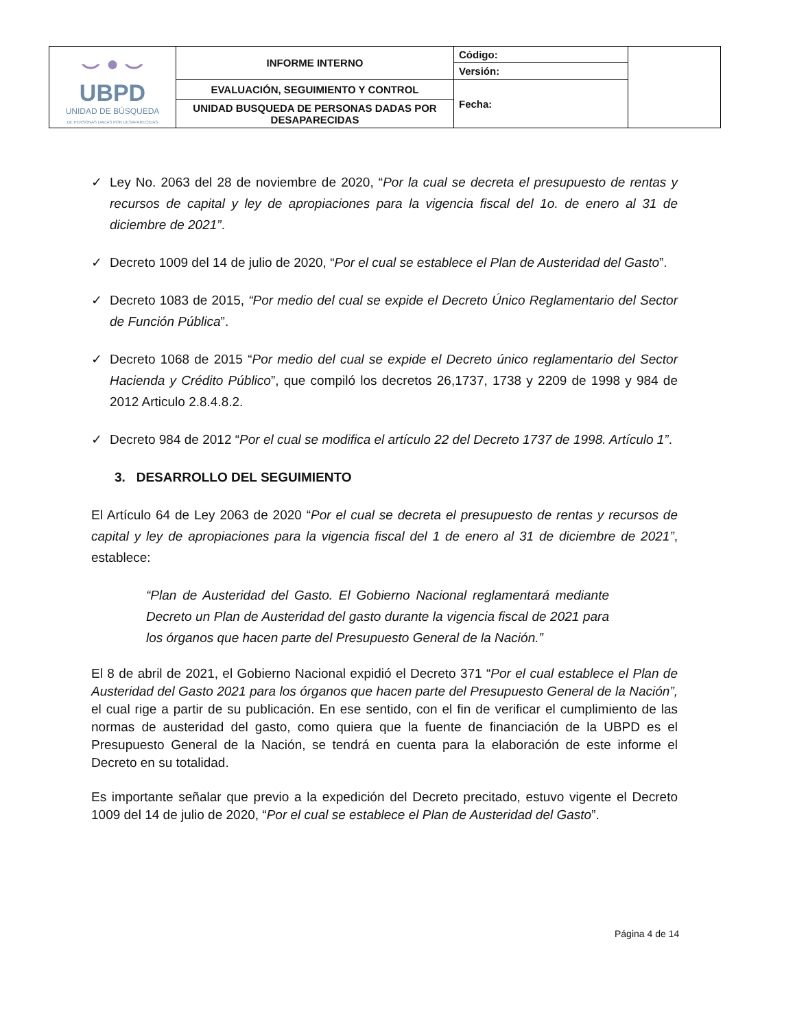| ⌣ ● ⌣ UBPD UNIDAD DE BÚSQUEDA DE PERSONAS DADAS POR DESAPARECIDAS | INFORME INTERNO | Código: | |
| | | Versión: | |
| | EVALUACIÓN, SEGUIMIENTO Y CONTROL | Fecha: | |
| | UNIDAD BUSQUEDA DE PERSONAS DADAS POR DESAPARECIDAS | | |
✓ Ley No. 2063 del 28 de noviembre de 2020, “Por la cual se decreta el presupuesto de rentas y recursos de capital y ley de apropiaciones para la vigencia fiscal del 1o. de enero al 31 de diciembre de 2021”.
✓ Decreto 1009 del 14 de julio de 2020, “Por el cual se establece el Plan de Austeridad del Gasto”.
✓ Decreto 1083 de 2015, “Por medio del cual se expide el Decreto Único Reglamentario del Sector de Función Pública”.
✓ Decreto 1068 de 2015 “Por medio del cual se expide el Decreto único reglamentario del Sector Hacienda y Crédito Público”, que compiló los decretos 26,1737, 1738 y 2209 de 1998 y 984 de 2012 Articulo 2.8.4.8.2.
✓ Decreto 984 de 2012 “Por el cual se modifica el artículo 22 del Decreto 1737 de 1998. Artículo 1”.
3. DESARROLLO DEL SEGUIMIENTO
El Artículo 64 de Ley 2063 de 2020 “Por el cual se decreta el presupuesto de rentas y recursos de capital y ley de apropiaciones para la vigencia fiscal del 1 de enero al 31 de diciembre de 2021”, establece:
“Plan de Austeridad del Gasto. El Gobierno Nacional reglamentará mediante Decreto un Plan de Austeridad del gasto durante la vigencia fiscal de 2021 para los órganos que hacen parte del Presupuesto General de la Nación.”
El 8 de abril de 2021, el Gobierno Nacional expidió el Decreto 371 “Por el cual establece el Plan de Austeridad del Gasto 2021 para los órganos que hacen parte del Presupuesto General de la Nación”, el cual rige a partir de su publicación. En ese sentido, con el fin de verificar el cumplimiento de las normas de austeridad del gasto, como quiera que la fuente de financiación de la UBPD es el Presupuesto General de la Nación, se tendrá en cuenta para la elaboración de este informe el Decreto en su totalidad.
Es importante señalar que previo a la expedición del Decreto precitado, estuvo vigente el Decreto 1009 del 14 de julio de 2020, “Por el cual se establece el Plan de Austeridad del Gasto”.
Página 4 de 14